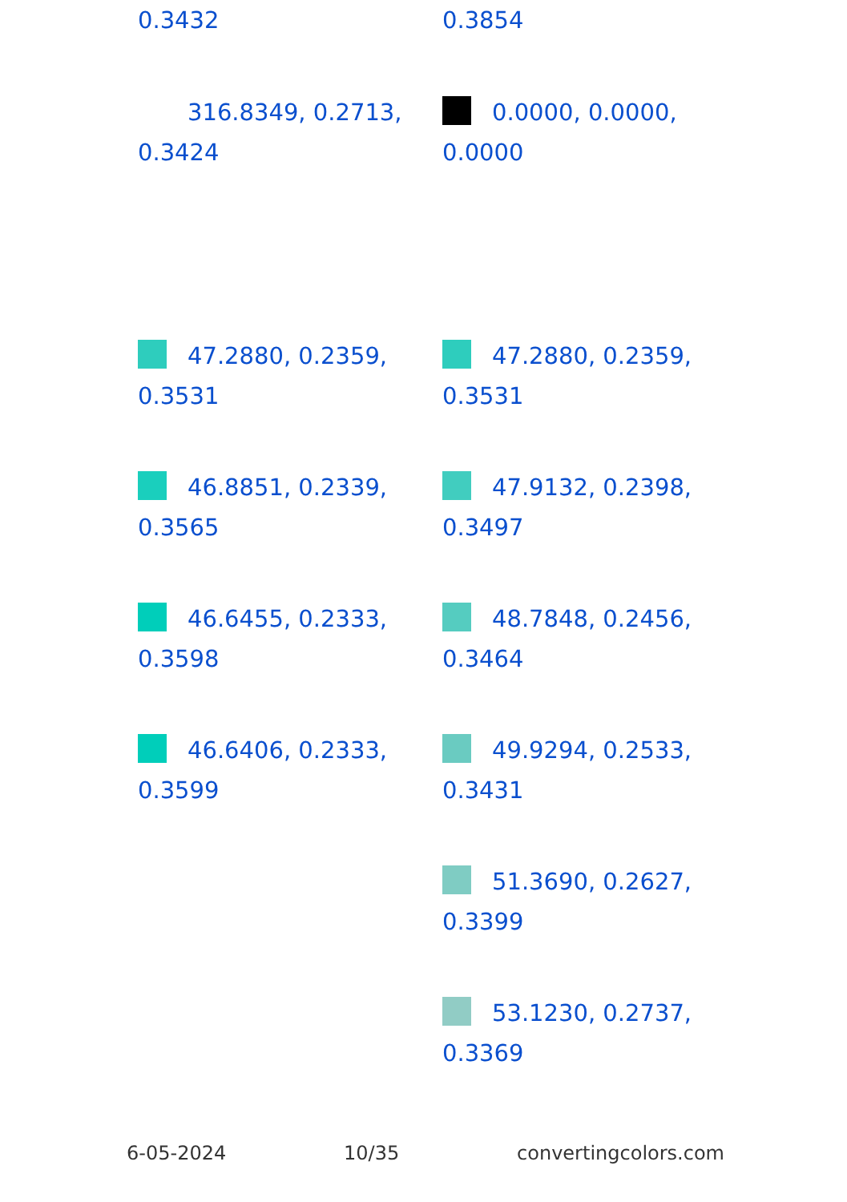0.3432 0.3854
316.8349, 0.2713, 0.3424
0.0000, 0.0000, 0.0000
47.2880, 0.2359, 0.3531
47.2880, 0.2359, 0.3531
46.8851, 0.2339, 0.3565
47.9132, 0.2398, 0.3497
46.6455, 0.2333, 0.3598
48.7848, 0.2456, 0.3464
46.6406, 0.2333, 0.3599
49.9294, 0.2533, 0.3431
51.3690, 0.2627, 0.3399
53.1230, 0.2737, 0.3369
6-05-2024 10/35 convertingcolors.com